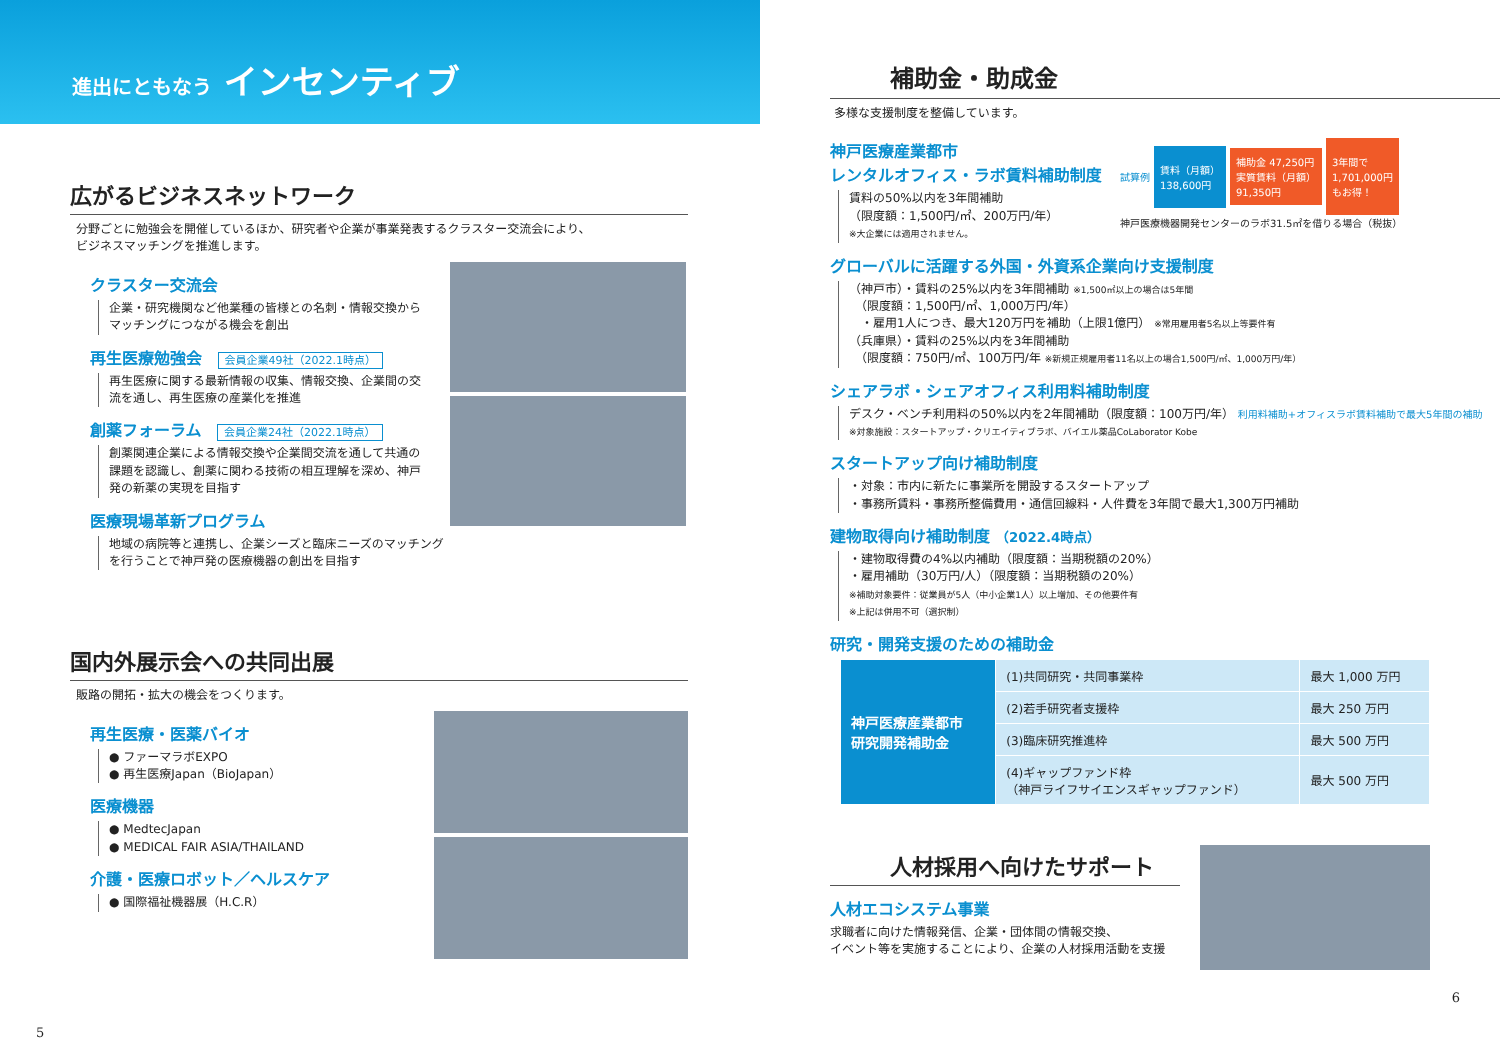進出にともなう インセンティブ
広がるビジネスネットワーク
分野ごとに勉強会を開催しているほか、研究者や企業が事業発表するクラスター交流会により、
ビジネスマッチングを推進します。
クラスター交流会
企業・研究機関など他業種の皆様との名刺・情報交換からマッチングにつながる機会を創出
再生医療勉強会 会員企業49社（2022.1時点）
再生医療に関する最新情報の収集、情報交換、企業間の交流を通し、再生医療の産業化を推進
創薬フォーラム 会員企業24社（2022.1時点）
創薬関連企業による情報交換や企業間交流を通して共通の課題を認識し、創薬に関わる技術の相互理解を深め、神戸発の新薬の実現を目指す
医療現場革新プログラム
地域の病院等と連携し、企業シーズと臨床ニーズのマッチングを行うことで神戸発の医療機器の創出を目指す
国内外展示会への共同出展
販路の開拓・拡大の機会をつくります。
再生医療・医薬バイオ
● ファーマラボEXPO
● 再生医療Japan（BioJapan）
医療機器
● MedtecJapan
● MEDICAL FAIR ASIA/THAILAND
介護・医療ロボット／ヘルスケア
● 国際福祉機器展（H.C.R）
5
補助金・助成金
多様な支援制度を整備しています。
神戸医療産業都市
レンタルオフィス・ラボ賃料補助制度
賃料の50%以内を3年間補助
（限度額：1,500円/㎡、200万円/年）
※大企業には適用されません。
試算例
賃料（月額）
138,600円
補助金 47,250円
実質賃料（月額）
91,350円
3年間で
1,701,000円
もお得！
神戸医療機器開発センターのラボ31.5㎡を借りる場合（税抜）
グローバルに活躍する外国・外資系企業向け支援制度
（神戸市）・賃料の25%以内を3年間補助 ※1,500㎡以上の場合は5年間
　（限度額：1,500円/㎡、1,000万円/年）
　・雇用1人につき、最大120万円を補助（上限1億円） ※常用雇用者5名以上等要件有
（兵庫県）・賃料の25%以内を3年間補助
　（限度額：750円/㎡、100万円/年 ※新規正規雇用者11名以上の場合1,500円/㎡、1,000万円/年）
シェアラボ・シェアオフィス利用料補助制度
デスク・ベンチ利用料の50%以内を2年間補助（限度額：100万円/年） 利用料補助+オフィスラボ賃料補助で最大5年間の補助
※対象施設：スタートアップ・クリエイティブラボ、バイエル薬品CoLaborator Kobe
スタートアップ向け補助制度
・対象：市内に新たに事業所を開設するスタートアップ
・事務所賃料・事務所整備費用・通信回線料・人件費を3年間で最大1,300万円補助
建物取得向け補助制度 （2022.4時点）
・建物取得費の4%以内補助（限度額：当期税額の20%）
・雇用補助（30万円/人）（限度額：当期税額の20%）
※補助対象要件：従業員が5人（中小企業1人）以上増加、その他要件有
※上記は併用不可（選択制）
研究・開発支援のための補助金
| 神戸医療産業都市 研究開発補助金 | (1)共同研究・共同事業枠 | 最大 1,000 万円 |
| | (2)若手研究者支援枠 | 最大 250 万円 |
| | (3)臨床研究推進枠 | 最大 500 万円 |
| | (4)ギャップファンド枠 （神戸ライフサイエンスギャップファンド） | 最大 500 万円 |
人材採用へ向けたサポート
人材エコシステム事業
求職者に向けた情報発信、企業・団体間の情報交換、
イベント等を実施することにより、企業の人材採用活動を支援
6